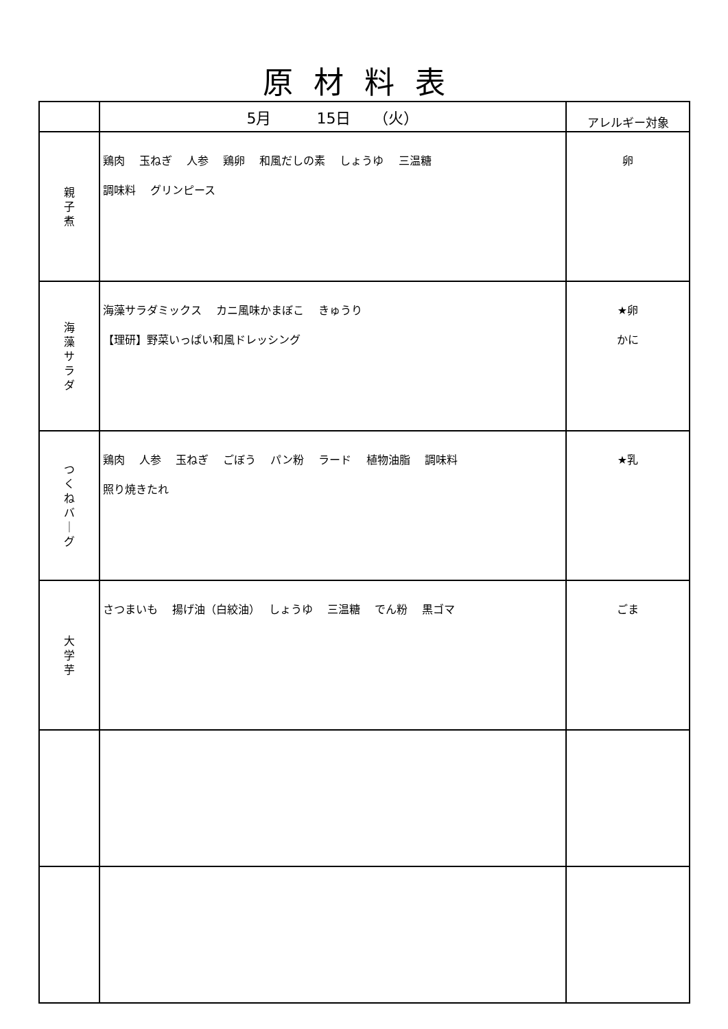原材料表
| | 5月 15日 （火） | アレルギー対象 |
| --- | --- | --- |
| 親 子 煮 | 鶏肉 玉ねぎ 人参 鶏卵 和風だしの素 しょうゆ 三温糖 調味料 グリンピース | 卵 |
| 海 藻 サ ラ ダ | 海藻サラダミックス カニ風味かまぼこ きゅうり 【理研】野菜いっぱい和風ドレッシング | ★卵 かに |
| つ く ね バ ｜ グ | 鶏肉 人参 玉ねぎ ごぼう パン粉 ラード 植物油脂 調味料 照り焼きたれ | ★乳 |
| 大 学 芋 | さつまいも 揚げ油（白絞油） しょうゆ 三温糖 でん粉 黒ゴマ | ごま |